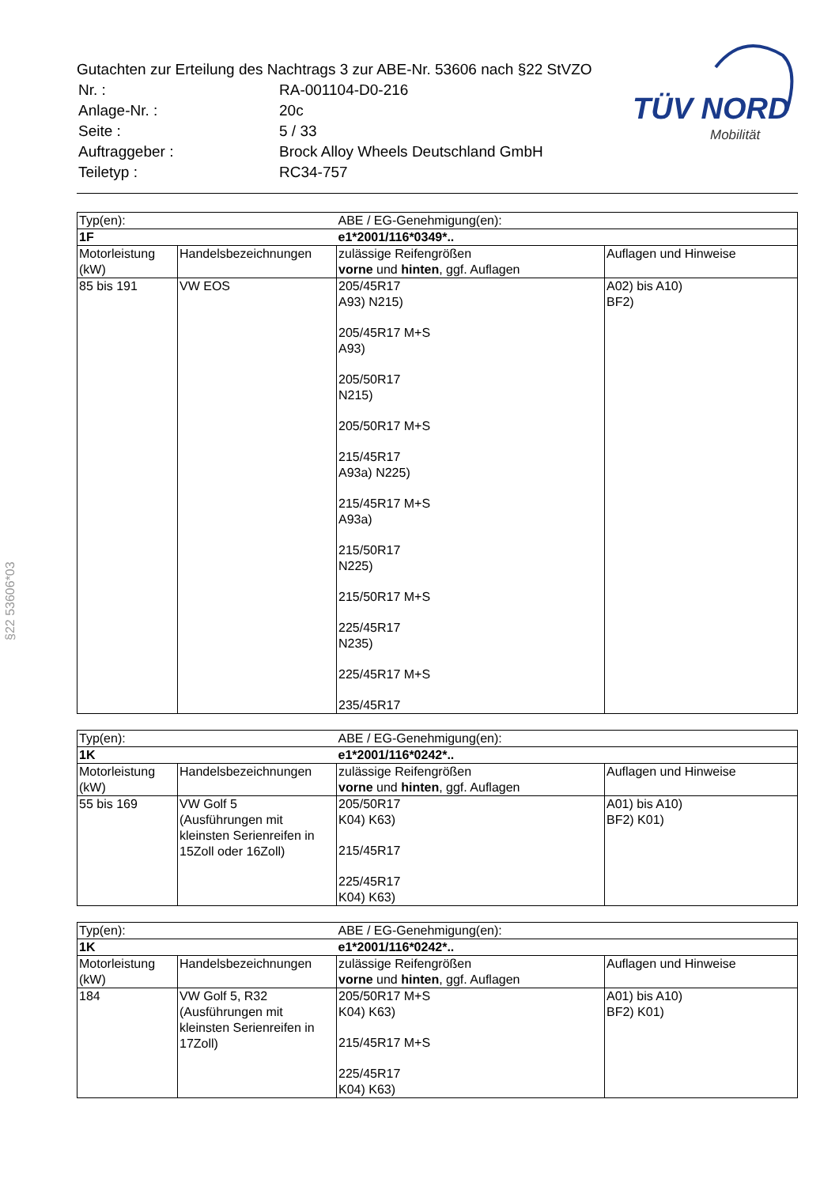Gutachten zur Erteilung des Nachtrags 3 zur ABE-Nr. 53606 nach §22 StVZO
| Nr. : | RA-001104-D0-216 |
| Anlage-Nr. : | 20c |
| Seite : | 5 / 33 |
| Auftraggeber : | Brock Alloy Wheels Deutschland GmbH |
| Teiletyp : | RC34-757 |
TÜV NORD
Mobilität
§22 53606*03
| Typ(en): | | ABE / EG-Genehmigung(en): | |
| 1F | | e1*2001/116*0349*.. | |
| Motorleistung (kW) | Handelsbezeichnungen | zulässige Reifengrößen vorne und hinten , ggf. Auflagen | Auflagen und Hinweise |
| 85 bis 191 | VW EOS | 205/45R17 A93) N215) 205/45R17 M+S A93) 205/50R17 N215) 205/50R17 M+S 215/45R17 A93a) N225) 215/45R17 M+S A93a) 215/50R17 N225) 215/50R17 M+S 225/45R17 N235) 225/45R17 M+S 235/45R17 | A02) bis A10) BF2) |
| Typ(en): | | ABE / EG-Genehmigung(en): | |
| 1K | | e1*2001/116*0242*.. | |
| Motorleistung (kW) | Handelsbezeichnungen | zulässige Reifengrößen vorne und hinten , ggf. Auflagen | Auflagen und Hinweise |
| 55 bis 169 | VW Golf 5 (Ausführungen mit kleinsten Serienreifen in 15Zoll oder 16Zoll) | 205/50R17 K04) K63) 215/45R17 225/45R17 K04) K63) | A01) bis A10) BF2) K01) |
| Typ(en): | | ABE / EG-Genehmigung(en): | |
| 1K | | e1*2001/116*0242*.. | |
| Motorleistung (kW) | Handelsbezeichnungen | zulässige Reifengrößen vorne und hinten , ggf. Auflagen | Auflagen und Hinweise |
| 184 | VW Golf 5, R32 (Ausführungen mit kleinsten Serienreifen in 17Zoll) | 205/50R17 M+S K04) K63) 215/45R17 M+S 225/45R17 K04) K63) | A01) bis A10) BF2) K01) |